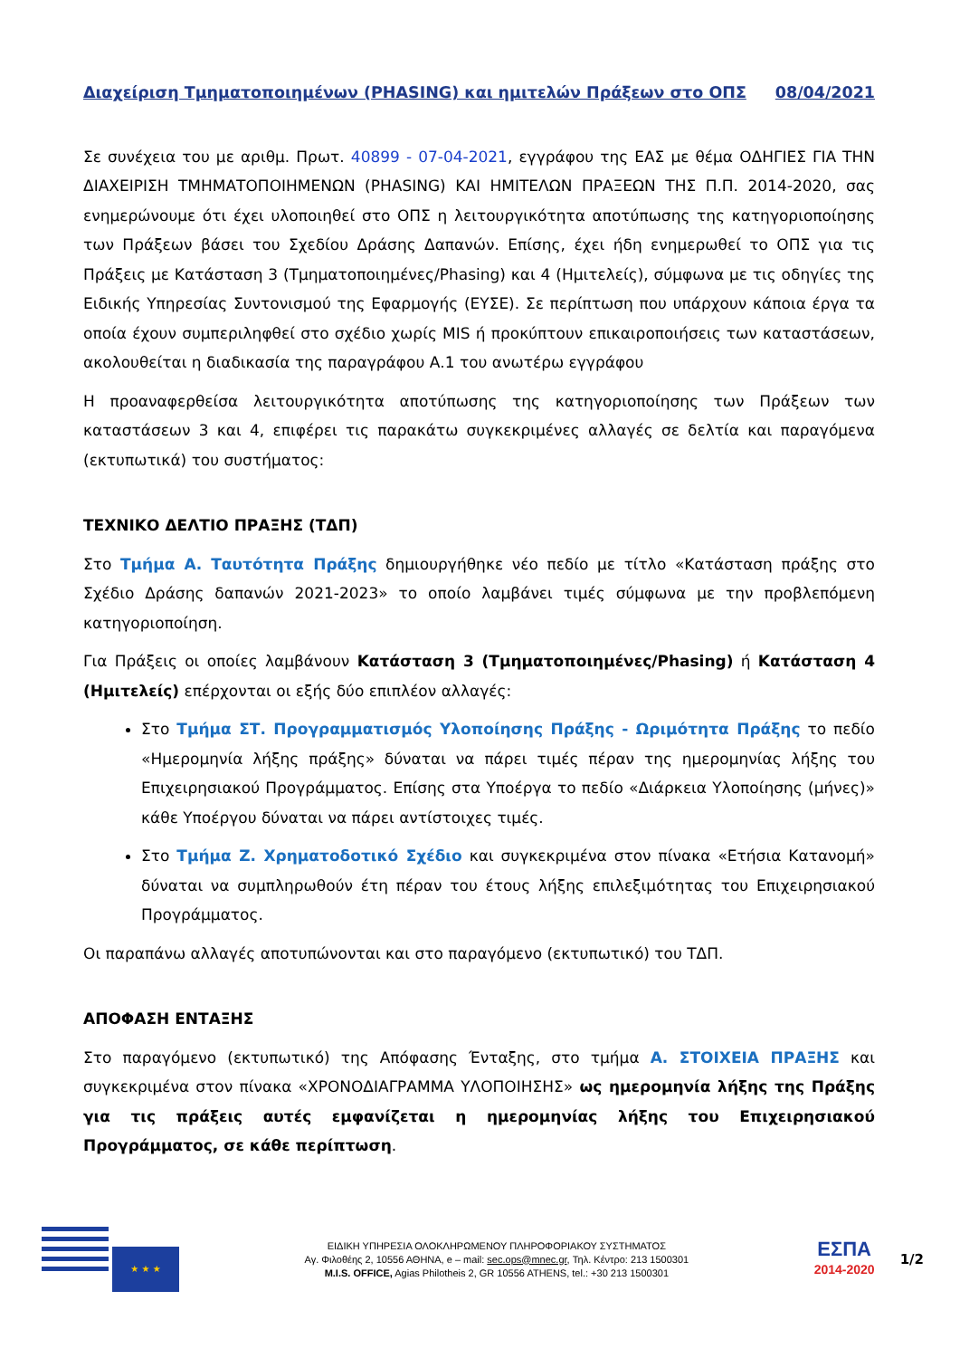Διαχείριση Τμηματοποιημένων (PHASING) και ημιτελών Πράξεων στο ΟΠΣ 08/04/2021
Σε συνέχεια του με αριθμ. Πρωτ. 40899 - 07-04-2021, εγγράφου της ΕΑΣ με θέμα ΟΔΗΓΙΕΣ ΓΙΑ ΤΗΝ ΔΙΑΧΕΙΡΙΣΗ ΤΜΗΜΑΤΟΠΟΙΗΜΕΝΩΝ (PHASING) ΚΑΙ ΗΜΙΤΕΛΩΝ ΠΡΑΞΕΩΝ ΤΗΣ Π.Π. 2014-2020, σας ενημερώνουμε ότι έχει υλοποιηθεί στο ΟΠΣ η λειτουργικότητα αποτύπωσης της κατηγοριοποίησης των Πράξεων βάσει του Σχεδίου Δράσης Δαπανών. Επίσης, έχει ήδη ενημερωθεί το ΟΠΣ για τις Πράξεις με Κατάσταση 3 (Τμηματοποιημένες/Phasing) και 4 (Ημιτελείς), σύμφωνα με τις οδηγίες της Ειδικής Υπηρεσίας Συντονισμού της Εφαρμογής (ΕΥΣΕ). Σε περίπτωση που υπάρχουν κάποια έργα τα οποία έχουν συμπεριληφθεί στο σχέδιο χωρίς MIS ή προκύπτουν επικαιροποιήσεις των καταστάσεων, ακολουθείται η διαδικασία της παραγράφου Α.1 του ανωτέρω εγγράφου
Η προαναφερθείσα λειτουργικότητα αποτύπωσης της κατηγοριοποίησης των Πράξεων των καταστάσεων 3 και 4, επιφέρει τις παρακάτω συγκεκριμένες αλλαγές σε δελτία και παραγόμενα (εκτυπωτικά) του συστήματος:
ΤΕΧΝΙΚΟ ΔΕΛΤΙΟ ΠΡΑΞΗΣ (ΤΔΠ)
Στο Τμήμα Α. Ταυτότητα Πράξης δημιουργήθηκε νέο πεδίο με τίτλο «Κατάσταση πράξης στο Σχέδιο Δράσης δαπανών 2021-2023» το οποίο λαμβάνει τιμές σύμφωνα με την προβλεπόμενη κατηγοριοποίηση.
Για Πράξεις οι οποίες λαμβάνουν Κατάσταση 3 (Τμηματοποιημένες/Phasing) ή Κατάσταση 4 (Ημιτελείς) επέρχονται οι εξής δύο επιπλέον αλλαγές:
Στο Τμήμα ΣΤ. Προγραμματισμός Υλοποίησης Πράξης - Ωριμότητα Πράξης το πεδίο «Ημερομηνία λήξης πράξης» δύναται να πάρει τιμές πέραν της ημερομηνίας λήξης του Επιχειρησιακού Προγράμματος. Επίσης στα Υποέργα το πεδίο «Διάρκεια Υλοποίησης (μήνες)» κάθε Υποέργου δύναται να πάρει αντίστοιχες τιμές.
Στο Τμήμα Ζ. Χρηματοδοτικό Σχέδιο και συγκεκριμένα στον πίνακα «Ετήσια Κατανομή» δύναται να συμπληρωθούν έτη πέραν του έτους λήξης επιλεξιμότητας του Επιχειρησιακού Προγράμματος.
Οι παραπάνω αλλαγές αποτυπώνονται και στο παραγόμενο (εκτυπωτικό) του ΤΔΠ.
ΑΠΟΦΑΣΗ ΕΝΤΑΞΗΣ
Στο παραγόμενο (εκτυπωτικό) της Απόφασης Ένταξης, στο τμήμα Α. ΣΤΟΙΧΕΙΑ ΠΡΑΞΗΣ και συγκεκριμένα στον πίνακα «ΧΡΟΝΟΔΙΑΓΡΑΜΜΑ ΥΛΟΠΟΙΗΣΗΣ» ως ημερομηνία λήξης της Πράξης για τις πράξεις αυτές εμφανίζεται η ημερομηνίας λήξης του Επιχειρησιακού Προγράμματος, σε κάθε περίπτωση.
★ ★ ★
ΕΙΔΙΚΗ ΥΠΗΡΕΣΙΑ ΟΛΟΚΛΗΡΩΜΕΝΟΥ ΠΛΗΡΟΦΟΡΙΑΚΟΥ ΣΥΣΤΗΜΑΤΟΣ
Αγ. Φιλοθέης 2, 10556 ΑΘΗΝΑ, e – mail: sec.ops@mnec.gr, Τηλ. Κέντρο: 213 1500301
M.I.S. OFFICE, Agias Philotheis 2, GR 10556 ATHENS, tel.: +30 213 1500301
ΕΣΠΑ
2014-2020
1/2